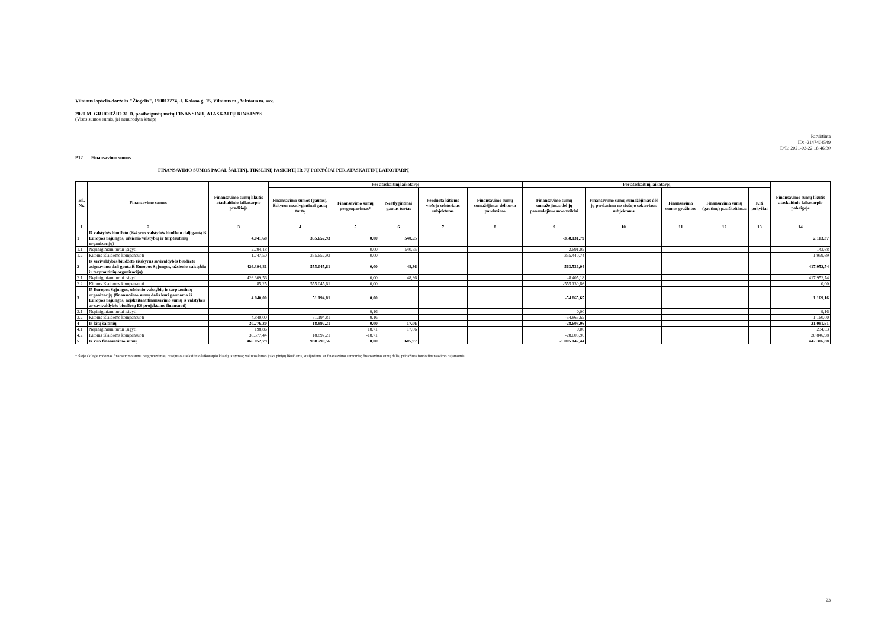Vilniaus lopšelis-darželis "Žiogelis", 190013774, J. Kolaso g. 15, Vilniaus m., Vilniaus m. sav.
2020 M. GRUODŽIO 31 D. pasibaigusių metų FINANSINIŲ ATASKAITŲ RINKINYS
(Visos sumos eurais, jei nenurodyta kitaip)
Patvirtinta
ID: -2147404549
D/L: 2021-03-22 16:46:30
P12 Finansavimo sumos
FINANSAVIMO SUMOS PAGAL ŠALTINĮ, TIKSLINĘ PASKIRTĮ IR JŲ POKYČIAI PER ATASKAITINĮ LAIKOTARPĮ
| Eil. Nr. | Finansavimo sumos | Finansavimo sumų likutis ataskaitinio laikotarpio pradžioje | Per ataskaitinį laikotarpį | | | | | Per ataskaitinį laikotarpį | | | | | Finansavimo sumų likutis ataskaitinio laikotarpio pabaigoje |
| --- | --- | --- | --- | --- | --- | --- | --- | --- | --- | --- | --- | --- | --- |
| | | | Finansavimo sumos (gautos), išskyrus neatlygintinai gautą turtą | Finansavimo sumų pergrupavimas* | Neatlygintinai gautas turtas | Perduota kitiems viešojo sektoriaus subjektams | Finansavimo sumų sumažėjimas dėl turto pardavimo | Finansavimo sumų sumažėjimas dėl jų panaudojimo savo veiklai | Finansavimo sumų sumažėjimas dėl jų perdavimo ne viešojo sektoriaus subjektams | Finansavimo sumos grąžintos | Finansavimo sumų (gautinų) pasiškeitimas | Kiti pokyčiai | |
| 1 | 2 | 3 | 4 | 5 | 6 | 7 | 8 | 9 | 10 | 11 | 12 | 13 | 14 |
| 1 | Iš valstybės biudžeto (išskyrus valstybės biudžeto dalį gautą iš Europos Sąjungos, užsienio valstybių ir tarptautinių organizacijų) | 4.041,68 | 355.652,93 | 0,00 | 540,55 | | | -358.131,79 | | | | | 2.103,37 |
| 1.1 | Nepiniginiam turtui įsigyti | 2.294,18 | | 0,00 | 540,55 | | | -2.691,05 | | | | | 143,68 |
| 1.2 | Kitoms išlaidoms kompensuoti | 1.747,50 | 355.652,93 | 0,00 | | | | -355.440,74 | | | | | 1.959,69 |
| 2 | Iš savivaldybės biudžeto (išskyrus savivaldybės biudžeto asignavimų dalį gautą iš Europos Sąjungos, užsienio valstybių ir tarptautinių organizacijų) | 426.394,81 | 555.045,61 | 0,00 | 48,36 | | | -563.536,04 | | | | | 417.952,74 |
| 2.1 | Nepiniginiam turtui įsigyti | 426.309,56 | | 0,00 | 48,36 | | | -8.405,18 | | | | | 417.952,74 |
| 2.2 | Kitoms išlaidoms kompensuoti | 85,25 | 555.045,61 | 0,00 | | | | -555.130,86 | | | | | 0,00 |
| 3 | Iš Europos Sąjungos, užsienio valstybių ir tarptautinių organizacijų (finansavimo sumų dalis kuri gaunama iš Europos Sąjungos, neįskaitant finansavimo sumų iš valstybės ar savivaldybės biudžetų ES projektams finansuoti) | 4.840,00 | 51.194,81 | 0,00 | | | | -54.865,65 | | | | | 1.169,16 |
| 3.1 | Nepiniginiam turtui įsigyti | | | 9,16 | | | | 0,00 | | | | | 9,16 |
| 3.2 | Kitoms išlaidoms kompensuoti | 4.840,00 | 51.194,81 | -9,16 | | | | -54.865,65 | | | | | 1.160,00 |
| 4 | Iš kitų šaltinių | 30.776,30 | 18.897,21 | 0,00 | 17,06 | | | -28.608,96 | | | | | 21.081,61 |
| 4.1 | Nepiniginiam turtui įsigyti | 198,86 | | 18,71 | 17,06 | | | 0,00 | | | | | 234,63 |
| 4.2 | Kitoms išlaidoms kompensuoti | 30.577,44 | 18.897,21 | -18,71 | | | | -28.608,96 | | | | | 20.846,98 |
| 5 | Iš viso finansavimo sumų | 466.052,79 | 980.790,56 | 0,00 | 605,97 | | | -1.005.142,44 | | | | | 442.306,88 |
* Šioje skiltyje rodomas finansavimo sumų pergrupavimas; praėjusio ataskaitinio laikotarpio klaidų taisymas; valiutos kurso įtaka pinigų likučiams, susijusiems su finansavimo sumomis; finansavimo sumų dalis, pripažinta fondo finansavimo pajamomis.
23